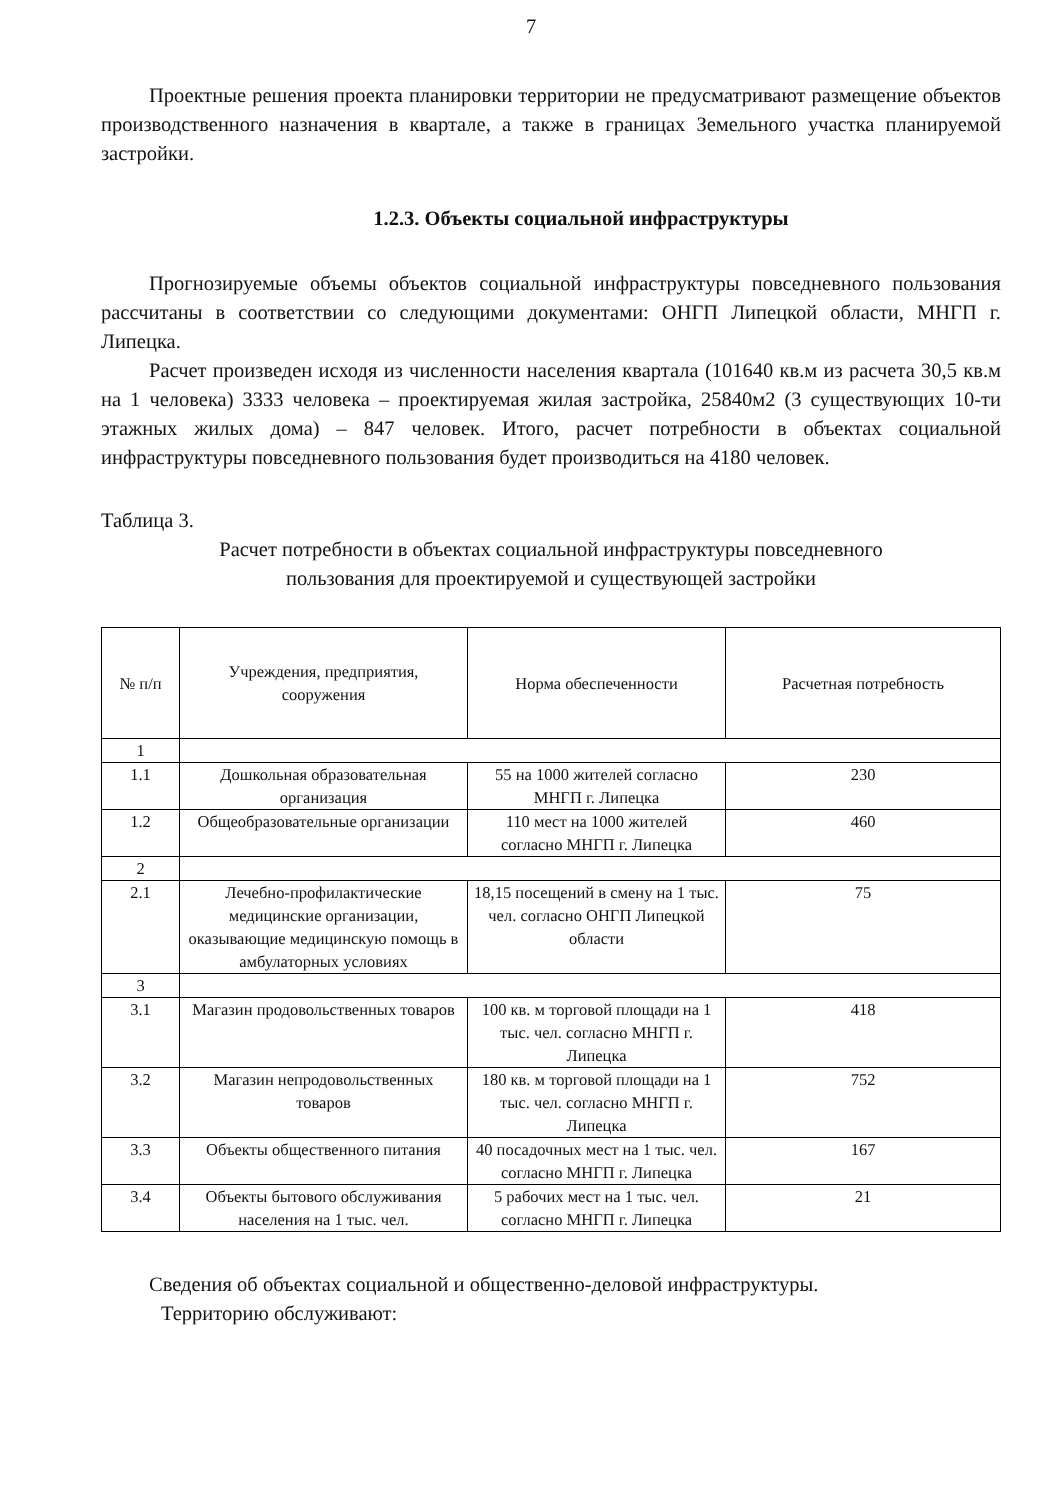7
Проектные решения проекта планировки территории не предусматривают размещение объектов производственного назначения в квартале, а также в границах Земельного участка планируемой застройки.
1.2.3. Объекты социальной инфраструктуры
Прогнозируемые объемы объектов социальной инфраструктуры повседневного пользования рассчитаны в соответствии со следующими документами: ОНГП Липецкой области, МНГП г. Липецка.
Расчет произведен исходя из численности населения квартала (101640 кв.м из расчета 30,5 кв.м на 1 человека) 3333 человека – проектируемая жилая застройка, 25840м2 (3 существующих 10-ти этажных жилых дома) – 847 человек. Итого, расчет потребности в объектах социальной инфраструктуры повседневного пользования будет производиться на 4180 человек.
Таблица 3.
Расчет потребности в объектах социальной инфраструктуры повседневного
пользования для проектируемой и существующей застройки
| № п/п | Учреждения, предприятия, сооружения | Норма обеспеченности | Расчетная потребность |
| --- | --- | --- | --- |
| 1 | | | |
| 1.1 | Дошкольная образовательная организация | 55 на 1000 жителей согласно МНГП г. Липецка | 230 |
| 1.2 | Общеобразовательные организации | 110 мест на 1000 жителей согласно МНГП г. Липецка | 460 |
| 2 | | | |
| 2.1 | Лечебно-профилактические медицинские организации, оказывающие медицинскую помощь в амбулаторных условиях | 18,15 посещений в смену на 1 тыс. чел. согласно ОНГП Липецкой области | 75 |
| 3 | | | |
| 3.1 | Магазин продовольственных товаров | 100 кв. м торговой площади на 1 тыс. чел. согласно МНГП г. Липецка | 418 |
| 3.2 | Магазин непродовольственных товаров | 180 кв. м торговой площади на 1 тыс. чел. согласно МНГП г. Липецка | 752 |
| 3.3 | Объекты общественного питания | 40 посадочных мест на 1 тыс. чел. согласно МНГП г. Липецка | 167 |
| 3.4 | Объекты бытового обслуживания населения на 1 тыс. чел. | 5 рабочих мест на 1 тыс. чел. согласно МНГП г. Липецка | 21 |
Сведения об объектах социальной и общественно-деловой инфраструктуры.
Территорию обслуживают: